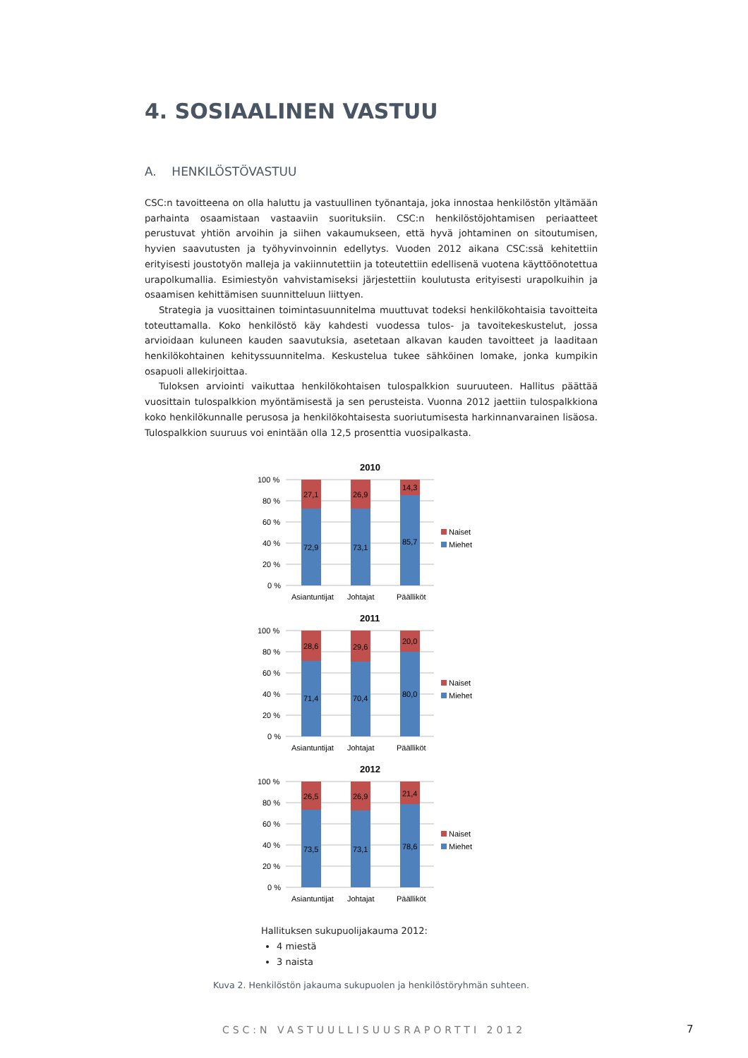4. SOSIAALINEN VASTUU
A. HENKILÖSTÖVASTUU
CSC:n tavoitteena on olla haluttu ja vastuullinen työnantaja, joka innostaa henkilöstön yltämään parhainta osaamistaan vastaaviin suorituksiin. CSC:n henkilöstöjohtamisen periaatteet perustuvat yhtiön arvoihin ja siihen vakaumukseen, että hyvä johtaminen on sitoutumisen, hyvien saavutusten ja työhyvinvoinnin edellytys. Vuoden 2012 aikana CSC:ssä kehitettiin erityisesti joustotyön malleja ja vakiinnutettiin ja toteutettiin edellisenä vuotena käyttöönotettua urapolkumallia. Esimiestyön vahvistamiseksi järjestettiin koulutusta erityisesti urapolkuihin ja osaamisen kehittämisen suunnitteluun liittyen.
Strategia ja vuosittainen toimintasuunnitelma muuttuvat todeksi henkilökohtaisia tavoitteita toteuttamalla. Koko henkilöstö käy kahdesti vuodessa tulos- ja tavoitekeskustelut, jossa arvioidaan kuluneen kauden saavutuksia, asetetaan alkavan kauden tavoitteet ja laaditaan henkilökohtainen kehityssuunnitelma. Keskustelua tukee sähköinen lomake, jonka kumpikin osapuoli allekirjoittaa.
Tuloksen arviointi vaikuttaa henkilökohtaisen tulospalkkion suuruuteen. Hallitus päättää vuosittain tulospalkkion myöntämisestä ja sen perusteista. Vuonna 2012 jaettiin tulospalkkiona koko henkilökunnalle perusosa ja henkilökohtaisesta suoriutumisesta harkinnanvarainen lisäosa. Tulospalkkion suuruus voi enintään olla 12,5 prosenttia vuosipalkasta.
2010
100 %
80 %
60 %
40 %
20 %
0 %
27,1
26,9
14,3
72,9
73,1
85,7
Asiantuntijat
Johtajat
Päälliköt
Naiset
Miehet
2011
100 %
80 %
60 %
40 %
20 %
0 %
28,6
29,6
20,0
71,4
70,4
80,0
Asiantuntijat
Johtajat
Päälliköt
Naiset
Miehet
2012
100 %
80 %
60 %
40 %
20 %
0 %
26,5
26,9
21,4
73,5
73,1
78,6
Asiantuntijat
Johtajat
Päälliköt
Naiset
Miehet
Hallituksen sukupuolijakauma 2012:
4 miestä
3 naista
Kuva 2. Henkilöstön jakauma sukupuolen ja henkilöstöryhmän suhteen.
CSC:N VASTUULLISUUSRAPORTTI 2012 7